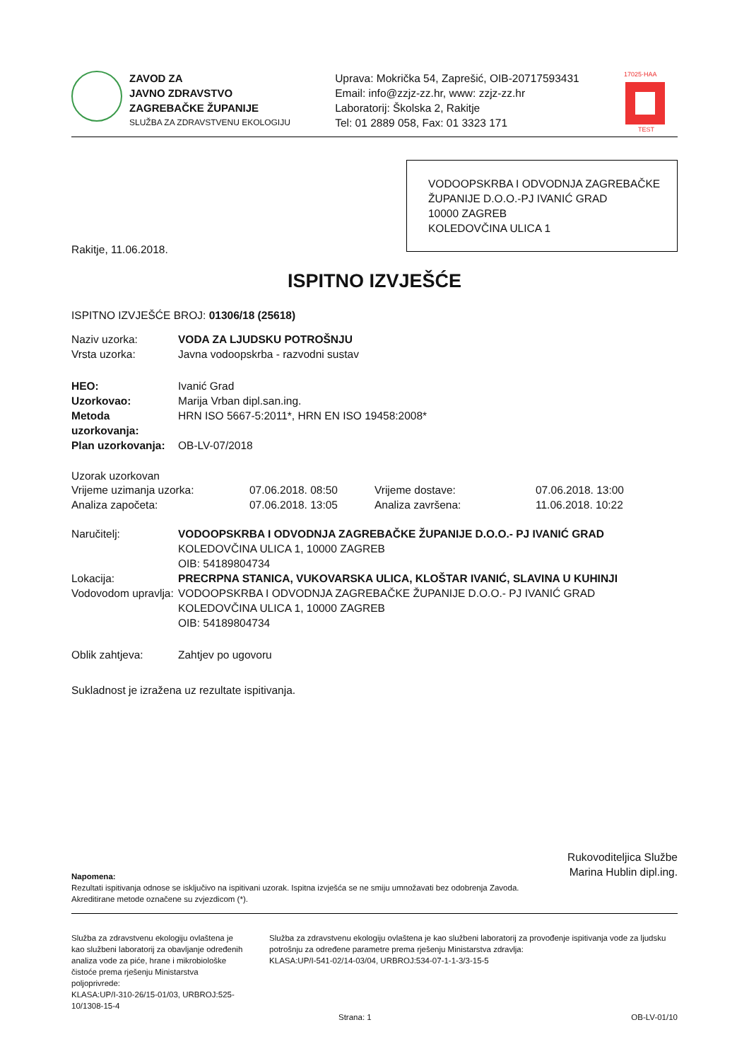ZAVOD ZA
JAVNO ZDRAVSTVO
ZAGREBAČKE ŽUPANIJE
SLUŽBA ZA ZDRAVSTVENU EKOLOGIJU
Uprava: Mokrička 54, Zaprešić, OIB-20717593431
Email: info@zzjz-zz.hr, www: zzjz-zz.hr
Laboratorij: Školska 2, Rakitje
Tel: 01 2889 058, Fax: 01 3323 171
17025·HAA
TEST
VODOOPSKRBA I ODVODNJA ZAGREBAČKE
ŽUPANIJE D.O.O.-PJ IVANIĆ GRAD
10000 ZAGREB
KOLEDOVČINA ULICA 1
Rakitje, 11.06.2018.
ISPITNO IZVJEŠĆE
ISPITNO IZVJEŠĆE BROJ: 01306/18 (25618)
Naziv uzorka: VODA ZA LJUDSKU POTROŠNJU
Vrsta uzorka: Javna vodoopskrba - razvodni sustav
HEO: Ivanić Grad
Uzorkovao: Marija Vrban dipl.san.ing.
Metoda uzorkovanja: HRN ISO 5667-5:2011*, HRN EN ISO 19458:2008*
Plan uzorkovanja: OB-LV-07/2018
Uzorak uzorkovan
Vrijeme uzimanja uzorka: 07.06.2018. 08:50 Vrijeme dostave: 07.06.2018. 13:00
Analiza započeta: 07.06.2018. 13:05 Analiza završena: 11.06.2018. 10:22
Naručitelj: VODOOPSKRBA I ODVODNJA ZAGREBAČKE ŽUPANIJE D.O.O.- PJ IVANIĆ GRAD
KOLEDOVČINA ULICA 1, 10000 ZAGREB
OIB: 54189804734
Lokacija: PRECRPNA STANICA, VUKOVARSKA ULICA, KLOŠTAR IVANIĆ, SLAVINA U KUHINJI
Vodovodom upravlja: VODOOPSKRBA I ODVODNJA ZAGREBAČKE ŽUPANIJE D.O.O.- PJ IVANIĆ GRAD
KOLEDOVČINA ULICA 1, 10000 ZAGREB
OIB: 54189804734
Oblik zahtjeva: Zahtjev po ugovoru
Sukladnost je izražena uz rezultate ispitivanja.
Rukovoditeljica Službe
Marina Hublin dipl.ing.
Napomena:
Rezultati ispitivanja odnose se isključivo na ispitivani uzorak. Ispitna izvješća se ne smiju umnožavati bez odobrenja Zavoda.
Akreditirane metode označene su zvjezdicom (*).
Služba za zdravstvenu ekologiju ovlaštena je kao službeni laboratorij za obavljanje određenih analiza vode za piće, hrane i mikrobiološke čistoće prema rješenju Ministarstva poljoprivrede:
KLASA:UP/I-310-26/15-01/03, URBROJ:525-10/1308-15-4
Služba za zdravstvenu ekologiju ovlaštena je kao službeni laboratorij za provođenje ispitivanja vode za ljudsku potrošnju za određene parametre prema rješenju Ministarstva zdravlja:
KLASA:UP/I-541-02/14-03/04, URBROJ:534-07-1-1-3/3-15-5
Strana: 1 OB-LV-01/10